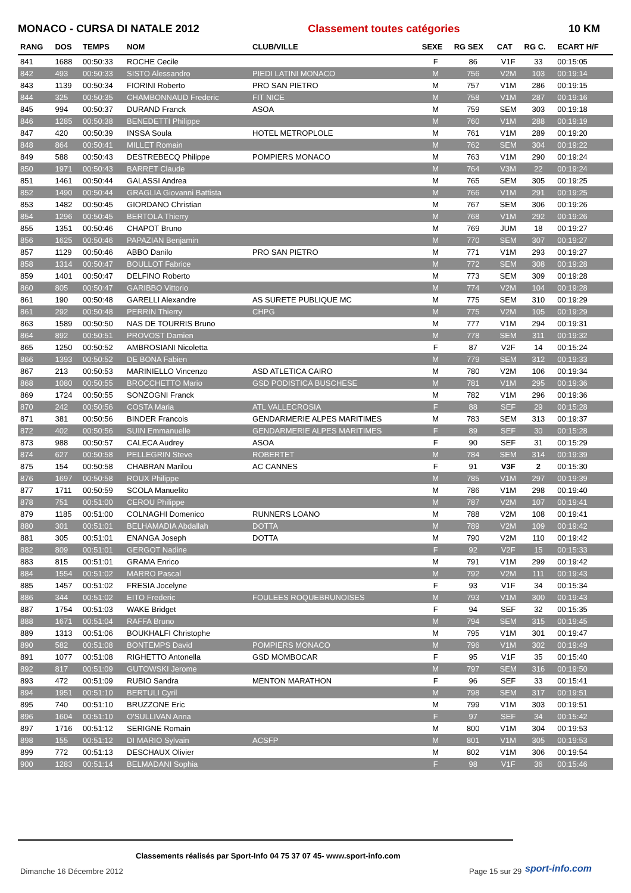MONACO - CURSA DI NATALE 2012 Classement toutes catégories 10 KM
| RANG | DOS | TEMPS | NOM | CLUB/VILLE | SEXE | RG SEX | CAT | RG C. | ECART H/F |
| --- | --- | --- | --- | --- | --- | --- | --- | --- | --- |
| 841 | 1688 | 00:50:33 | ROCHE Cecile | | F | 86 | V1F | 33 | 00:15:05 |
| 842 | 493 | 00:50:33 | SISTO Alessandro | PIEDI LATINI MONACO | M | 756 | V2M | 103 | 00:19:14 |
| 843 | 1139 | 00:50:34 | FIORINI Roberto | PRO SAN PIETRO | M | 757 | V1M | 286 | 00:19:15 |
| 844 | 325 | 00:50:35 | CHAMBONNAUD Frederic | FIT NICE | M | 758 | V1M | 287 | 00:19:16 |
| 845 | 994 | 00:50:37 | DURAND Franck | ASOA | M | 759 | SEM | 303 | 00:19:18 |
| 846 | 1285 | 00:50:38 | BENEDETTI Philippe | | M | 760 | V1M | 288 | 00:19:19 |
| 847 | 420 | 00:50:39 | INSSA Soula | HOTEL METROPLOLE | M | 761 | V1M | 289 | 00:19:20 |
| 848 | 864 | 00:50:41 | MILLET Romain | | M | 762 | SEM | 304 | 00:19:22 |
| 849 | 588 | 00:50:43 | DESTREBECQ Philippe | POMPIERS MONACO | M | 763 | V1M | 290 | 00:19:24 |
| 850 | 1971 | 00:50:43 | BARRET Claude | | M | 764 | V3M | 22 | 00:19:24 |
| 851 | 1461 | 00:50:44 | GALASSI Andrea | | M | 765 | SEM | 305 | 00:19:25 |
| 852 | 1490 | 00:50:44 | GRAGLIA Giovanni Battista | | M | 766 | V1M | 291 | 00:19:25 |
| 853 | 1482 | 00:50:45 | GIORDANO Christian | | M | 767 | SEM | 306 | 00:19:26 |
| 854 | 1296 | 00:50:45 | BERTOLA Thierry | | M | 768 | V1M | 292 | 00:19:26 |
| 855 | 1351 | 00:50:46 | CHAPOT Bruno | | M | 769 | JUM | 18 | 00:19:27 |
| 856 | 1625 | 00:50:46 | PAPAZIAN Benjamin | | M | 770 | SEM | 307 | 00:19:27 |
| 857 | 1129 | 00:50:46 | ABBO Danilo | PRO SAN PIETRO | M | 771 | V1M | 293 | 00:19:27 |
| 858 | 1314 | 00:50:47 | BOULLOT Fabrice | | M | 772 | SEM | 308 | 00:19:28 |
| 859 | 1401 | 00:50:47 | DELFINO Roberto | | M | 773 | SEM | 309 | 00:19:28 |
| 860 | 805 | 00:50:47 | GARIBBO Vittorio | | M | 774 | V2M | 104 | 00:19:28 |
| 861 | 190 | 00:50:48 | GARELLI Alexandre | AS SURETE PUBLIQUE MC | M | 775 | SEM | 310 | 00:19:29 |
| 861 | 292 | 00:50:48 | PERRIN Thierry | CHPG | M | 775 | V2M | 105 | 00:19:29 |
| 863 | 1589 | 00:50:50 | NAS DE TOURRIS Bruno | | M | 777 | V1M | 294 | 00:19:31 |
| 864 | 892 | 00:50:51 | PROVOST Damien | | M | 778 | SEM | 311 | 00:19:32 |
| 865 | 1250 | 00:50:52 | AMBROSIANI Nicoletta | | F | 87 | V2F | 14 | 00:15:24 |
| 866 | 1393 | 00:50:52 | DE BONA Fabien | | M | 779 | SEM | 312 | 00:19:33 |
| 867 | 213 | 00:50:53 | MARINIELLO Vincenzo | ASD ATLETICA CAIRO | M | 780 | V2M | 106 | 00:19:34 |
| 868 | 1080 | 00:50:55 | BROCCHETTO Mario | GSD PODISTICA BUSCHESE | M | 781 | V1M | 295 | 00:19:36 |
| 869 | 1724 | 00:50:55 | SONZOGNI Franck | | M | 782 | V1M | 296 | 00:19:36 |
| 870 | 242 | 00:50:56 | COSTA Maria | ATL VALLECROSIA | F | 88 | SEF | 29 | 00:15:28 |
| 871 | 381 | 00:50:56 | BINDER Francois | GENDARMERIE ALPES MARITIMES | M | 783 | SEM | 313 | 00:19:37 |
| 872 | 402 | 00:50:56 | SUIN Emmanuelle | GENDARMERIE ALPES MARITIMES | F | 89 | SEF | 30 | 00:15:28 |
| 873 | 988 | 00:50:57 | CALECA Audrey | ASOA | F | 90 | SEF | 31 | 00:15:29 |
| 874 | 627 | 00:50:58 | PELLEGRIN Steve | ROBERTET | M | 784 | SEM | 314 | 00:19:39 |
| 875 | 154 | 00:50:58 | CHABRAN Marilou | AC CANNES | F | 91 | V3F | 2 | 00:15:30 |
| 876 | 1697 | 00:50:58 | ROUX Philippe | | M | 785 | V1M | 297 | 00:19:39 |
| 877 | 1711 | 00:50:59 | SCOLA Manuelito | | M | 786 | V1M | 298 | 00:19:40 |
| 878 | 751 | 00:51:00 | CEROU Philippe | | M | 787 | V2M | 107 | 00:19:41 |
| 879 | 1185 | 00:51:00 | COLNAGHI Domenico | RUNNERS LOANO | M | 788 | V2M | 108 | 00:19:41 |
| 880 | 301 | 00:51:01 | BELHAMADIA Abdallah | DOTTA | M | 789 | V2M | 109 | 00:19:42 |
| 881 | 305 | 00:51:01 | ENANGA Joseph | DOTTA | M | 790 | V2M | 110 | 00:19:42 |
| 882 | 809 | 00:51:01 | GERGOT Nadine | | F | 92 | V2F | 15 | 00:15:33 |
| 883 | 815 | 00:51:01 | GRAMA Enrico | | M | 791 | V1M | 299 | 00:19:42 |
| 884 | 1554 | 00:51:02 | MARRO Pascal | | M | 792 | V2M | 111 | 00:19:43 |
| 885 | 1457 | 00:51:02 | FRESIA Jocelyne | | F | 93 | V1F | 34 | 00:15:34 |
| 886 | 344 | 00:51:02 | EITO Frederic | FOULEES ROQUEBRUNOISES | M | 793 | V1M | 300 | 00:19:43 |
| 887 | 1754 | 00:51:03 | WAKE Bridget | | F | 94 | SEF | 32 | 00:15:35 |
| 888 | 1671 | 00:51:04 | RAFFA Bruno | | M | 794 | SEM | 315 | 00:19:45 |
| 889 | 1313 | 00:51:06 | BOUKHALFI Christophe | | M | 795 | V1M | 301 | 00:19:47 |
| 890 | 582 | 00:51:08 | BONTEMPS David | POMPIERS MONACO | M | 796 | V1M | 302 | 00:19:49 |
| 891 | 1077 | 00:51:08 | RIGHETTO Antonella | GSD MOMBOCAR | F | 95 | V1F | 35 | 00:15:40 |
| 892 | 817 | 00:51:09 | GUTOWSKI Jerome | | M | 797 | SEM | 316 | 00:19:50 |
| 893 | 472 | 00:51:09 | RUBIO Sandra | MENTON MARATHON | F | 96 | SEF | 33 | 00:15:41 |
| 894 | 1951 | 00:51:10 | BERTULI Cyril | | M | 798 | SEM | 317 | 00:19:51 |
| 895 | 740 | 00:51:10 | BRUZZONE Eric | | M | 799 | V1M | 303 | 00:19:51 |
| 896 | 1604 | 00:51:10 | O'SULLIVAN Anna | | F | 97 | SEF | 34 | 00:15:42 |
| 897 | 1716 | 00:51:12 | SERIGNE Romain | | M | 800 | V1M | 304 | 00:19:53 |
| 898 | 155 | 00:51:12 | DI MARIO Sylvain | ACSFP | M | 801 | V1M | 305 | 00:19:53 |
| 899 | 772 | 00:51:13 | DESCHAUX Olivier | | M | 802 | V1M | 306 | 00:19:54 |
| 900 | 1283 | 00:51:14 | BELMADANI Sophia | | F | 98 | V1F | 36 | 00:15:46 |
Classements réalisés par Sport-Info 04 75 37 07 45- www.sport-info.com
Dimanche 16 Décembre 2012 Page 15 sur 29 sport-info.com